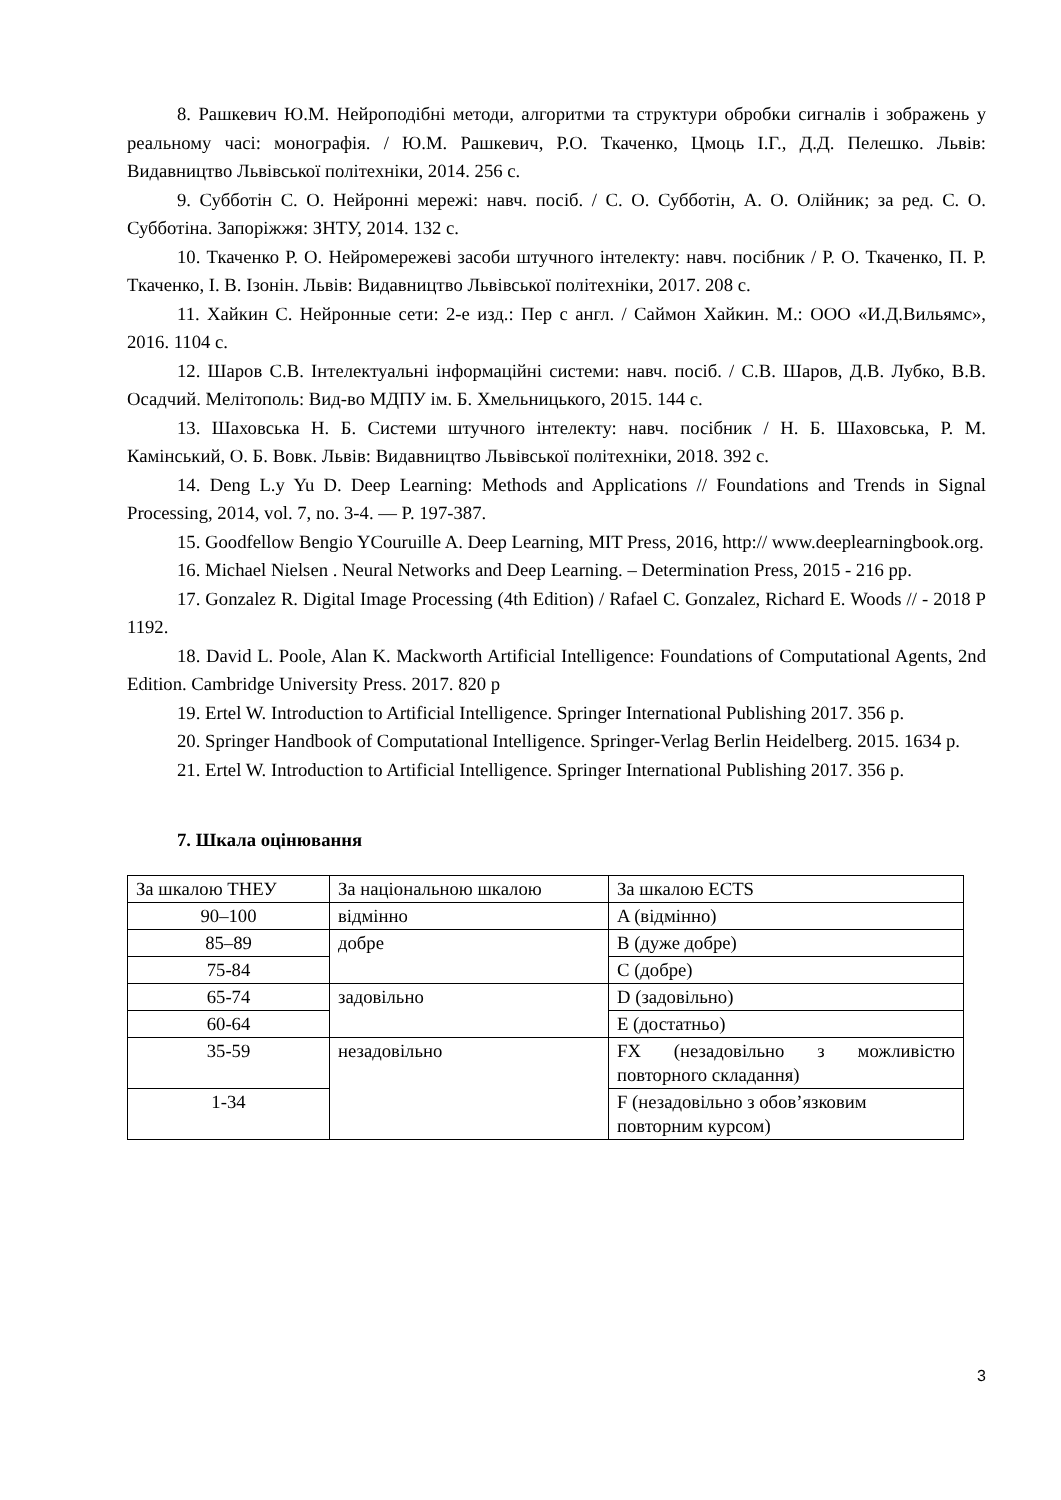8. Рашкевич Ю.М. Нейроподібні методи, алгоритми та структури обробки сигналів і зображень у реальному часі: монографія. / Ю.М. Рашкевич, Р.О. Ткаченко, Цмоць І.Г., Д.Д. Пелешко. Львів: Видавництво Львівської політехніки, 2014. 256 с.
9. Субботін С. О. Нейронні мережі: навч. посіб. / С. О. Субботін, А. О. Олійник; за ред. С. О. Субботіна. Запоріжжя: ЗНТУ, 2014. 132 с.
10. Ткаченко Р. О. Нейромережеві засоби штучного інтелекту: навч. посібник / Р. О. Ткаченко, П. Р. Ткаченко, І. В. Ізонін. Львів: Видавництво Львівської політехніки, 2017. 208 с.
11. Хайкин С. Нейронные сети: 2-е изд.: Пер с англ. / Саймон Хайкин. М.: ООО «И.Д.Вильямс», 2016. 1104 с.
12. Шаров С.В. Інтелектуальні інформаційні системи: навч. посіб. / С.В. Шаров, Д.В. Лубко, В.В. Осадчий. Мелітополь: Вид-во МДПУ ім. Б. Хмельницького, 2015. 144 с.
13. Шаховська Н. Б. Системи штучного інтелекту: навч. посібник / Н. Б. Шаховська, Р. М. Камінський, О. Б. Вовк. Львів: Видавництво Львівської політехніки, 2018. 392 с.
14. Deng L.y Yu D. Deep Learning: Methods and Applications // Foundations and Trends in Signal Processing, 2014, vol. 7, no. 3-4. — P. 197-387.
15. Goodfellow Bengio YCouruille A. Deep Learning, MIT Press, 2016, http:// www.deeplearningbook.org.
16. Michael Nielsen . Neural Networks and Deep Learning. – Determination Press, 2015 - 216 pp.
17. Gonzalez R. Digital Image Processing (4th Edition) / Rafael C. Gonzalez, Richard E. Woods // - 2018 P 1192.
18. David L. Poole, Alan K. Mackworth Artificial Intelligence: Foundations of Computational Agents, 2nd Edition. Cambridge University Press. 2017. 820 p
19. Ertel W. Introduction to Artificial Intelligence. Springer International Publishing 2017. 356 p.
20. Springer Handbook of Computational Intelligence. Springer-Verlag Berlin Heidelberg. 2015. 1634 p.
21. Ertel W. Introduction to Artificial Intelligence. Springer International Publishing 2017. 356 p.
7. Шкала оцінювання
| За шкалою ТНЕУ | За національною шкалою | За шкалою ECTS |
| 90–100 | відмінно | A (відмінно) |
| 85–89 | добре | B (дуже добре) |
| 75-84 | | C (добре) |
| 65-74 | задовільно | D (задовільно) |
| 60-64 | | E (достатньо) |
| 35-59 | незадовільно | FX (незадовільно з можливістю повторного складання) |
| 1-34 | | F (незадовільно з обов’язковим повторним курсом) |
3